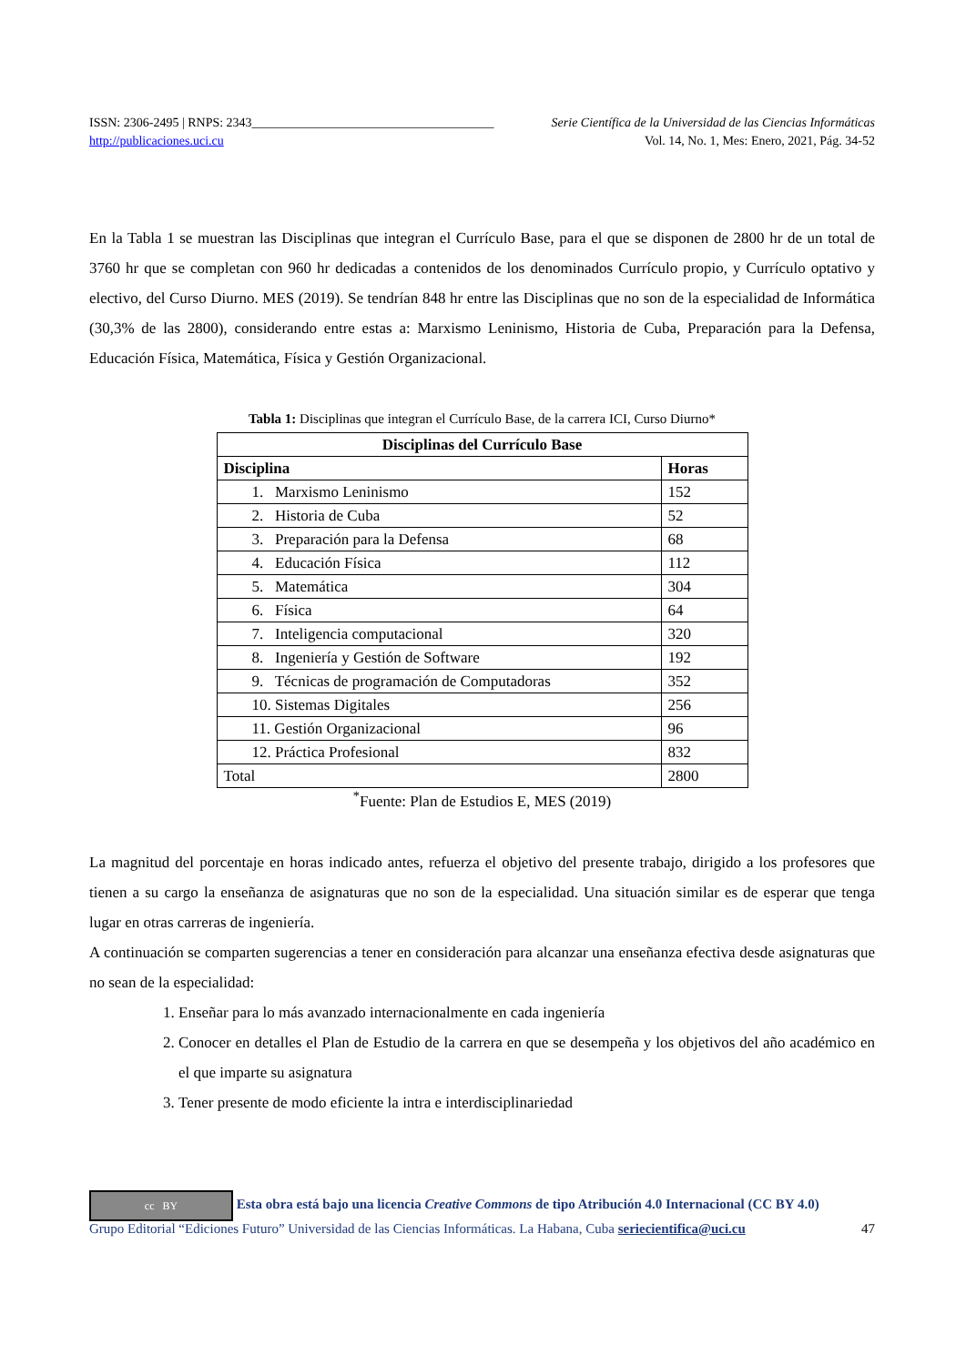ISSN: 2306-2495 | RNPS: 2343______________________________________ Serie Científica de la Universidad de las Ciencias Informáticas
http://publicaciones.uci.cu Vol. 14, No. 1, Mes: Enero, 2021, Pág. 34-52
En la Tabla 1 se muestran las Disciplinas que integran el Currículo Base, para el que se disponen de 2800 hr de un total de 3760 hr que se completan con 960 hr dedicadas a contenidos de los denominados Currículo propio, y Currículo optativo y electivo, del Curso Diurno. MES (2019). Se tendrían 848 hr entre las Disciplinas que no son de la especialidad de Informática (30,3% de las 2800), considerando entre estas a: Marxismo Leninismo, Historia de Cuba, Preparación para la Defensa, Educación Física, Matemática, Física y Gestión Organizacional.
Tabla 1: Disciplinas que integran el Currículo Base, de la carrera ICI, Curso Diurno*
| Disciplinas del Currículo Base | |
| --- | --- |
| Disciplina | Horas |
| 1. Marxismo Leninismo | 152 |
| 2. Historia de Cuba | 52 |
| 3. Preparación para la Defensa | 68 |
| 4. Educación Física | 112 |
| 5. Matemática | 304 |
| 6. Física | 64 |
| 7. Inteligencia computacional | 320 |
| 8. Ingeniería y Gestión de Software | 192 |
| 9. Técnicas de programación de Computadoras | 352 |
| 10. Sistemas Digitales | 256 |
| 11. Gestión Organizacional | 96 |
| 12. Práctica Profesional | 832 |
| Total | 2800 |
<sup>*</sup> Fuente: Plan de Estudios E, MES (2019)
La magnitud del porcentaje en horas indicado antes, refuerza el objetivo del presente trabajo, dirigido a los profesores que tienen a su cargo la enseñanza de asignaturas que no son de la especialidad. Una situación similar es de esperar que tenga lugar en otras carreras de ingeniería.
A continuación se comparten sugerencias a tener en consideración para alcanzar una enseñanza efectiva desde asignaturas que no sean de la especialidad:
1. Enseñar para lo más avanzado internacionalmente en cada ingeniería
2. Conocer en detalles el Plan de Estudio de la carrera en que se desempeña y los objetivos del año académico en el que imparte su asignatura
3. Tener presente de modo eficiente la intra e interdisciplinariedad
cc BY Esta obra está bajo una licencia Creative Commons de tipo Atribución 4.0 Internacional (CC BY 4.0)
Grupo Editorial “Ediciones Futuro” Universidad de las Ciencias Informáticas. La Habana, Cuba seriecientifica@uci.cu 47